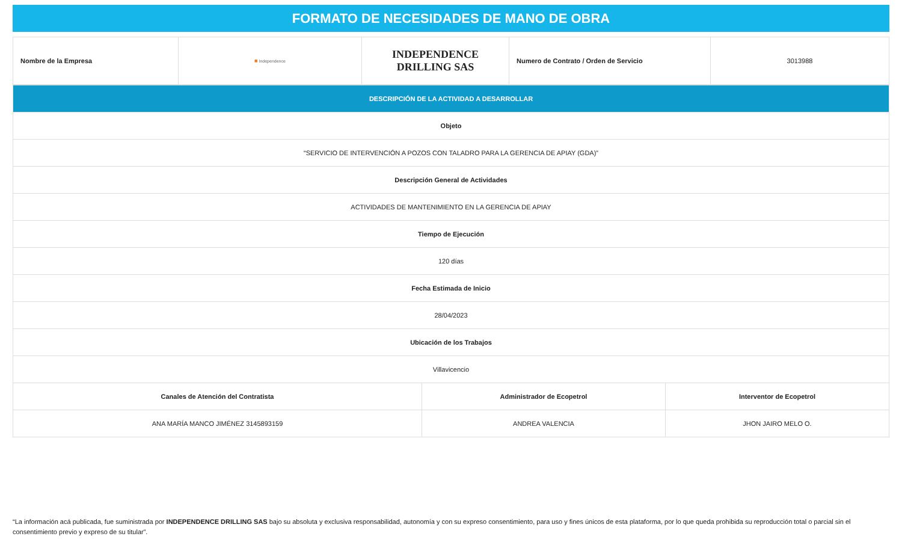FORMATO DE NECESIDADES DE MANO DE OBRA
| Nombre de la Empresa | ■ Independence | INDEPENDENCE DRILLING SAS | Numero de Contrato / Orden de Servicio | 3013988 |
| DESCRIPCIÓN DE LA ACTIVIDAD A DESARROLLAR | | |
| Objeto | | |
| “SERVICIO DE INTERVENCIÓN A POZOS CON TALADRO PARA LA GERENCIA DE APIAY (GDA)” | | |
| Descripción General de Actividades | | |
| ACTIVIDADES DE MANTENIMIENTO EN LA GERENCIA DE APIAY | | |
| Tiempo de Ejecución | | |
| 120 días | | |
| Fecha Estimada de Inicio | | |
| 28/04/2023 | | |
| Ubicación de los Trabajos | | |
| Villavicencio | | |
| Canales de Atención del Contratista | Administrador de Ecopetrol | Interventor de Ecopetrol |
| ANA MARÍA MANCO JIMÉNEZ 3145893159 | ANDREA VALENCIA | JHON JAIRO MELO O. |
“La información acá publicada, fue suministrada por INDEPENDENCE DRILLING SAS bajo su absoluta y exclusiva responsabilidad, autonomía y con su expreso consentimiento, para uso y fines únicos de esta plataforma, por lo que queda prohibida su reproducción total o parcial sin el consentimiento previo y expreso de su titular”.